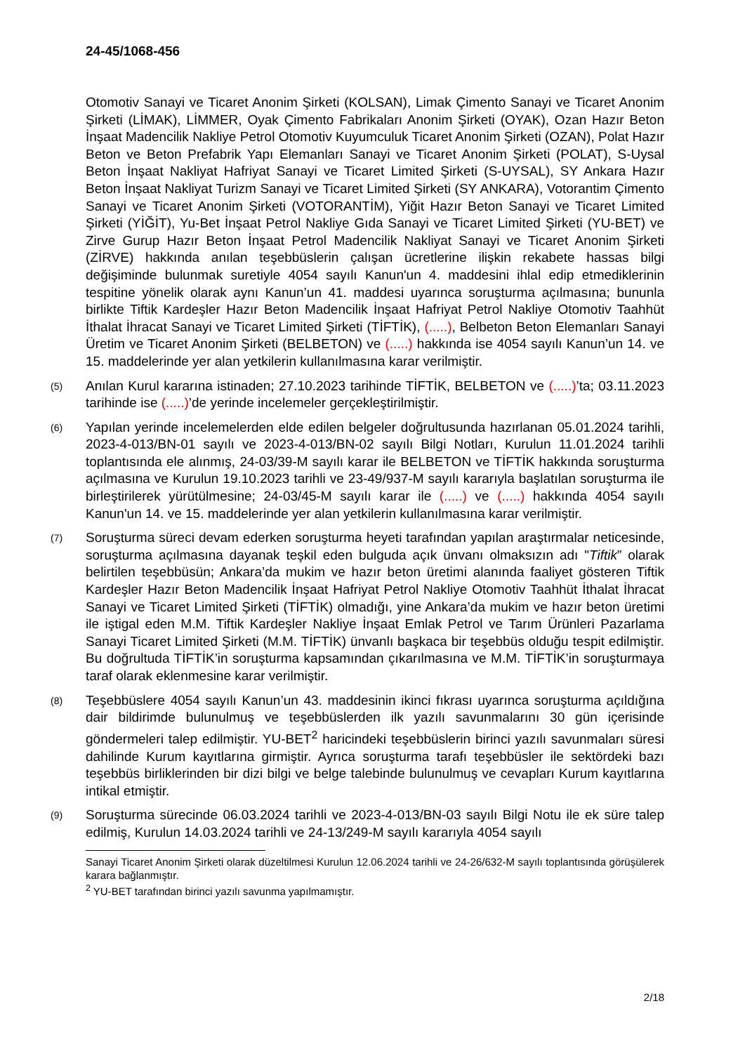24-45/1068-456
Otomotiv Sanayi ve Ticaret Anonim Şirketi (KOLSAN), Limak Çimento Sanayi ve Ticaret Anonim Şirketi (LİMAK), LİMMER, Oyak Çimento Fabrikaları Anonim Şirketi (OYAK), Ozan Hazır Beton İnşaat Madencilik Nakliye Petrol Otomotiv Kuyumculuk Ticaret Anonim Şirketi (OZAN), Polat Hazır Beton ve Beton Prefabrik Yapı Elemanları Sanayi ve Ticaret Anonim Şirketi (POLAT), S-Uysal Beton İnşaat Nakliyat Hafriyat Sanayi ve Ticaret Limited Şirketi (S-UYSAL), SY Ankara Hazır Beton İnşaat Nakliyat Turizm Sanayi ve Ticaret Limited Şirketi (SY ANKARA), Votorantim Çimento Sanayi ve Ticaret Anonim Şirketi (VOTORANTİM), Yiğit Hazır Beton Sanayi ve Ticaret Limited Şirketi (YİĞİT), Yu-Bet İnşaat Petrol Nakliye Gıda Sanayi ve Ticaret Limited Şirketi (YU-BET) ve Zirve Gurup Hazır Beton İnşaat Petrol Madencilik Nakliyat Sanayi ve Ticaret Anonim Şirketi (ZİRVE) hakkında anılan teşebbüslerin çalışan ücretlerine ilişkin rekabete hassas bilgi değişiminde bulunmak suretiyle 4054 sayılı Kanun'un 4. maddesini ihlal edip etmediklerinin tespitine yönelik olarak aynı Kanun’un 41. maddesi uyarınca soruşturma açılmasına; bununla birlikte Tiftik Kardeşler Hazır Beton Madencilik İnşaat Hafriyat Petrol Nakliye Otomotiv Taahhüt İthalat İhracat Sanayi ve Ticaret Limited Şirketi (TİFTİK), (.....), Belbeton Beton Elemanları Sanayi Üretim ve Ticaret Anonim Şirketi (BELBETON) ve (.....) hakkında ise 4054 sayılı Kanun’un 14. ve 15. maddelerinde yer alan yetkilerin kullanılmasına karar verilmiştir.
(5)
Anılan Kurul kararına istinaden; 27.10.2023 tarihinde TİFTİK, BELBETON ve (.....)’ta; 03.11.2023 tarihinde ise (.....)’de yerinde incelemeler gerçekleştirilmiştir.
(6)
Yapılan yerinde incelemelerden elde edilen belgeler doğrultusunda hazırlanan 05.01.2024 tarihli, 2023-4-013/BN-01 sayılı ve 2023-4-013/BN-02 sayılı Bilgi Notları, Kurulun 11.01.2024 tarihli toplantısında ele alınmış, 24-03/39-M sayılı karar ile BELBETON ve TİFTİK hakkında soruşturma açılmasına ve Kurulun 19.10.2023 tarihli ve 23-49/937-M sayılı kararıyla başlatılan soruşturma ile birleştirilerek yürütülmesine; 24-03/45-M sayılı karar ile (.....) ve (.....) hakkında 4054 sayılı Kanun'un 14. ve 15. maddelerinde yer alan yetkilerin kullanılmasına karar verilmiştir.
(7)
Soruşturma süreci devam ederken soruşturma heyeti tarafından yapılan araştırmalar neticesinde, soruşturma açılmasına dayanak teşkil eden bulguda açık ünvanı olmaksızın adı "Tiftik” olarak belirtilen teşebbüsün; Ankara’da mukim ve hazır beton üretimi alanında faaliyet gösteren Tiftik Kardeşler Hazır Beton Madencilik İnşaat Hafriyat Petrol Nakliye Otomotiv Taahhüt İthalat İhracat Sanayi ve Ticaret Limited Şirketi (TİFTİK) olmadığı, yine Ankara’da mukim ve hazır beton üretimi ile iştigal eden M.M. Tiftik Kardeşler Nakliye İnşaat Emlak Petrol ve Tarım Ürünleri Pazarlama Sanayi Ticaret Limited Şirketi (M.M. TİFTİK) ünvanlı başkaca bir teşebbüs olduğu tespit edilmiştir. Bu doğrultuda TİFTİK’in soruşturma kapsamından çıkarılmasına ve M.M. TİFTİK’in soruşturmaya taraf olarak eklenmesine karar verilmiştir.
(8)
Teşebbüslere 4054 sayılı Kanun’un 43. maddesinin ikinci fıkrası uyarınca soruşturma açıldığına dair bildirimde bulunulmuş ve teşebbüslerden ilk yazılı savunmalarını 30 gün içerisinde göndermeleri talep edilmiştir. YU-BET<sup>2</sup> haricindeki teşebbüslerin birinci yazılı savunmaları süresi dahilinde Kurum kayıtlarına girmiştir. Ayrıca soruşturma tarafı teşebbüsler ile sektördeki bazı teşebbüs birliklerinden bir dizi bilgi ve belge talebinde bulunulmuş ve cevapları Kurum kayıtlarına intikal etmiştir.
(9)
Soruşturma sürecinde 06.03.2024 tarihli ve 2023-4-013/BN-03 sayılı Bilgi Notu ile ek süre talep edilmiş, Kurulun 14.03.2024 tarihli ve 24-13/249-M sayılı kararıyla 4054 sayılı
Sanayi Ticaret Anonim Şirketi olarak düzeltilmesi Kurulun 12.06.2024 tarihli ve 24-26/632-M sayılı toplantısında görüşülerek karara bağlanmıştır.
<sup>2</sup> YU-BET tarafından birinci yazılı savunma yapılmamıştır.
2/18